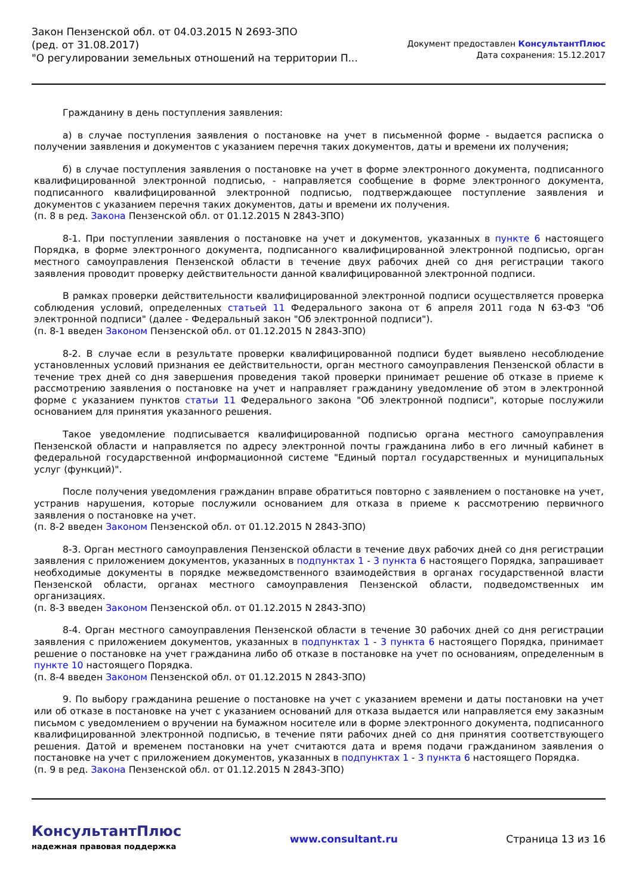Закон Пензенской обл. от 04.03.2015 N 2693-ЗПО
(ред. от 31.08.2017)
"О регулировании земельных отношений на территории П...
Документ предоставлен КонсультантПлюс
Дата сохранения: 15.12.2017
Гражданину в день поступления заявления:
а) в случае поступления заявления о постановке на учет в письменной форме - выдается расписка о получении заявления и документов с указанием перечня таких документов, даты и времени их получения;
б) в случае поступления заявления о постановке на учет в форме электронного документа, подписанного квалифицированной электронной подписью, - направляется сообщение в форме электронного документа, подписанного квалифицированной электронной подписью, подтверждающее поступление заявления и документов с указанием перечня таких документов, даты и времени их получения.
(п. 8 в ред. Закона Пензенской обл. от 01.12.2015 N 2843-ЗПО)
8-1. При поступлении заявления о постановке на учет и документов, указанных в пункте 6 настоящего Порядка, в форме электронного документа, подписанного квалифицированной электронной подписью, орган местного самоуправления Пензенской области в течение двух рабочих дней со дня регистрации такого заявления проводит проверку действительности данной квалифицированной электронной подписи.
В рамках проверки действительности квалифицированной электронной подписи осуществляется проверка соблюдения условий, определенных статьей 11 Федерального закона от 6 апреля 2011 года N 63-ФЗ "Об электронной подписи" (далее - Федеральный закон "Об электронной подписи").
(п. 8-1 введен Законом Пензенской обл. от 01.12.2015 N 2843-ЗПО)
8-2. В случае если в результате проверки квалифицированной подписи будет выявлено несоблюдение установленных условий признания ее действительности, орган местного самоуправления Пензенской области в течение трех дней со дня завершения проведения такой проверки принимает решение об отказе в приеме к рассмотрению заявления о постановке на учет и направляет гражданину уведомление об этом в электронной форме с указанием пунктов статьи 11 Федерального закона "Об электронной подписи", которые послужили основанием для принятия указанного решения.
Такое уведомление подписывается квалифицированной подписью органа местного самоуправления Пензенской области и направляется по адресу электронной почты гражданина либо в его личный кабинет в федеральной государственной информационной системе "Единый портал государственных и муниципальных услуг (функций)".
После получения уведомления гражданин вправе обратиться повторно с заявлением о постановке на учет, устранив нарушения, которые послужили основанием для отказа в приеме к рассмотрению первичного заявления о постановке на учет.
(п. 8-2 введен Законом Пензенской обл. от 01.12.2015 N 2843-ЗПО)
8-3. Орган местного самоуправления Пензенской области в течение двух рабочих дней со дня регистрации заявления с приложением документов, указанных в подпунктах 1 - 3 пункта 6 настоящего Порядка, запрашивает необходимые документы в порядке межведомственного взаимодействия в органах государственной власти Пензенской области, органах местного самоуправления Пензенской области, подведомственных им организациях.
(п. 8-3 введен Законом Пензенской обл. от 01.12.2015 N 2843-ЗПО)
8-4. Орган местного самоуправления Пензенской области в течение 30 рабочих дней со дня регистрации заявления с приложением документов, указанных в подпунктах 1 - 3 пункта 6 настоящего Порядка, принимает решение о постановке на учет гражданина либо об отказе в постановке на учет по основаниям, определенным в пункте 10 настоящего Порядка.
(п. 8-4 введен Законом Пензенской обл. от 01.12.2015 N 2843-ЗПО)
9. По выбору гражданина решение о постановке на учет с указанием времени и даты постановки на учет или об отказе в постановке на учет с указанием оснований для отказа выдается или направляется ему заказным письмом с уведомлением о вручении на бумажном носителе или в форме электронного документа, подписанного квалифицированной электронной подписью, в течение пяти рабочих дней со дня принятия соответствующего решения. Датой и временем постановки на учет считаются дата и время подачи гражданином заявления о постановке на учет с приложением документов, указанных в подпунктах 1 - 3 пункта 6 настоящего Порядка.
(п. 9 в ред. Закона Пензенской обл. от 01.12.2015 N 2843-ЗПО)
КонсультантПлюс
надежная правовая поддержка
www.consultant.ru Страница 13 из 16